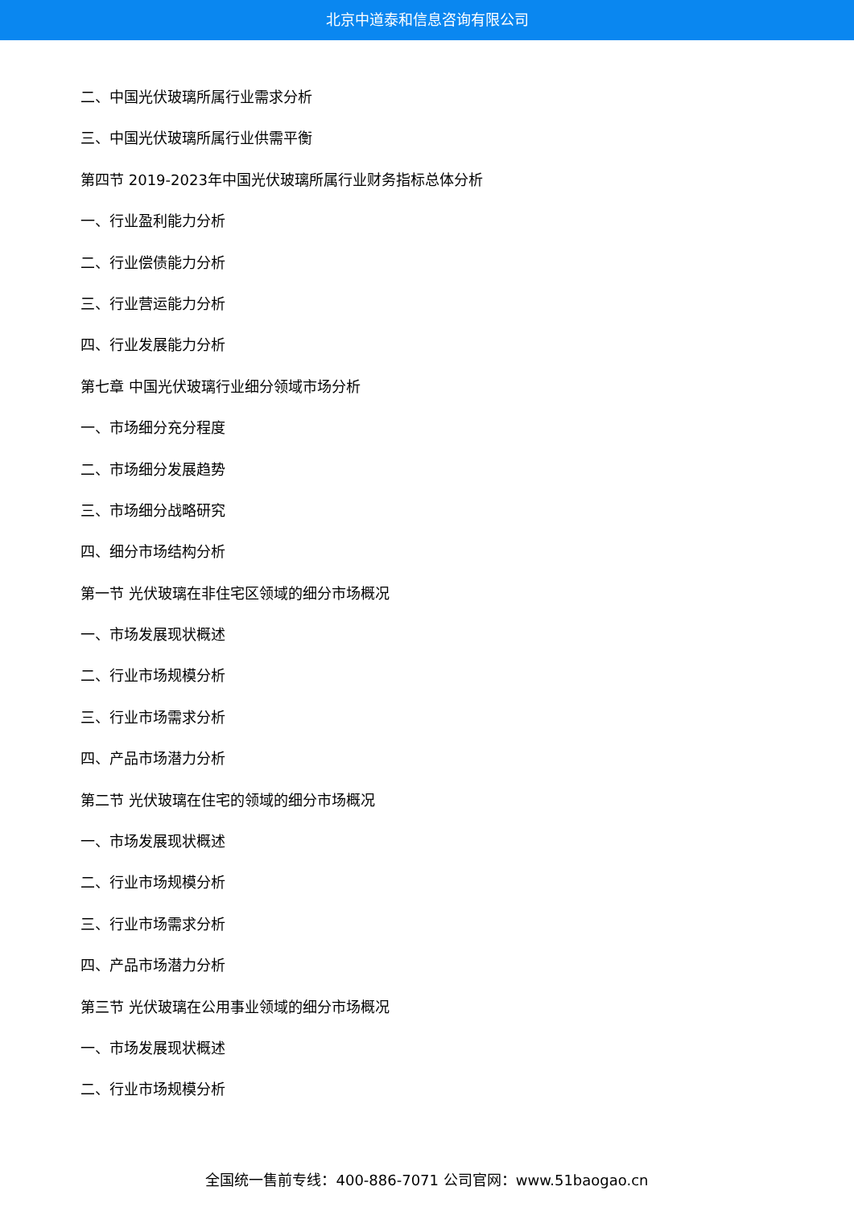北京中道泰和信息咨询有限公司
二、中国光伏玻璃所属行业需求分析
三、中国光伏玻璃所属行业供需平衡
第四节 2019-2023年中国光伏玻璃所属行业财务指标总体分析
一、行业盈利能力分析
二、行业偿债能力分析
三、行业营运能力分析
四、行业发展能力分析
第七章 中国光伏玻璃行业细分领域市场分析
一、市场细分充分程度
二、市场细分发展趋势
三、市场细分战略研究
四、细分市场结构分析
第一节 光伏玻璃在非住宅区领域的细分市场概况
一、市场发展现状概述
二、行业市场规模分析
三、行业市场需求分析
四、产品市场潜力分析
第二节 光伏玻璃在住宅的领域的细分市场概况
一、市场发展现状概述
二、行业市场规模分析
三、行业市场需求分析
四、产品市场潜力分析
第三节 光伏玻璃在公用事业领域的细分市场概况
一、市场发展现状概述
二、行业市场规模分析
全国统一售前专线：400-886-7071 公司官网：www.51baogao.cn